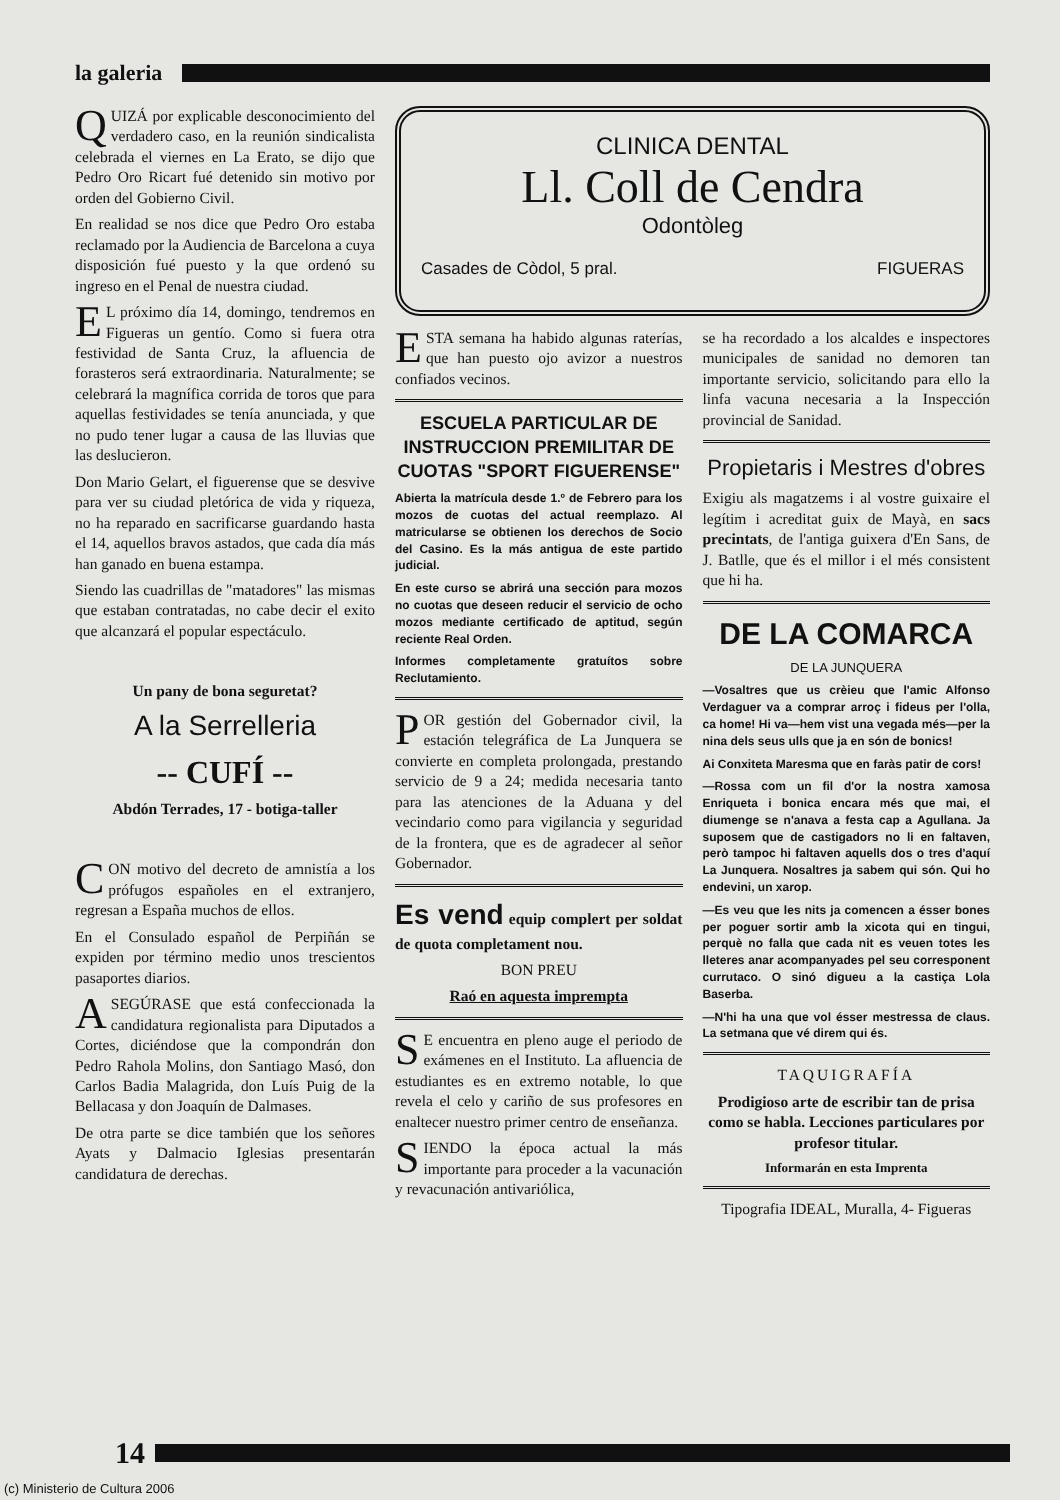la galeria
QUIZÁ por explicable desconocimiento del verdadero caso, en la reunión sindicalista celebrada el viernes en La Erato, se dijo que Pedro Oro Ricart fué detenido sin motivo por orden del Gobierno Civil.
En realidad se nos dice que Pedro Oro estaba reclamado por la Audiencia de Barcelona a cuya disposición fué puesto y la que ordenó su ingreso en el Penal de nuestra ciudad.
EL próximo día 14, domingo, tendremos en Figueras un gentío. Como si fuera otra festividad de Santa Cruz, la afluencia de forasteros será extraordinaria. Naturalmente; se celebrará la magnífica corrida de toros que para aquellas festividades se tenía anunciada, y que no pudo tener lugar a causa de las lluvias que las deslucieron.
Don Mario Gelart, el figuerense que se desvive para ver su ciudad pletórica de vida y riqueza, no ha reparado en sacrificarse guardando hasta el 14, aquellos bravos astados, que cada día más han ganado en buena estampa.
Siendo las cuadrillas de "matadores" las mismas que estaban contratadas, no cabe decir el exito que alcanzará el popular espectáculo.
Un pany de bona seguretat?
A la Serrelleria
-- CUFÍ --
Abdón Terrades, 17 - botiga-taller
CON motivo del decreto de amnistía a los prófugos españoles en el extranjero, regresan a España muchos de ellos.
En el Consulado español de Perpiñán se expiden por término medio unos trescientos pasaportes diarios.
ASEGÚRASE que está confeccionada la candidatura regionalista para Diputados a Cortes, diciéndose que la compondrán don Pedro Rahola Molins, don Santiago Masó, don Carlos Badia Malagrida, don Luís Puig de la Bellacasa y don Joaquín de Dalmases.
De otra parte se dice también que los señores Ayats y Dalmacio Iglesias presentarán candidatura de derechas.
CLINICA DENTAL
Ll. Coll de Cendra
Odontòleg
Casades de Còdol, 5 pral. FIGUERAS
ESTA semana ha habido algunas raterías, que han puesto ojo avizor a nuestros confiados vecinos.
ESCUELA PARTICULAR DE INSTRUCCION PREMILITAR DE CUOTAS "SPORT FIGUERENSE"
Abierta la matrícula desde 1.º de Febrero para los mozos de cuotas del actual reemplazo. Al matricularse se obtienen los derechos de Socio del Casino. Es la más antigua de este partido judicial.
En este curso se abrirá una sección para mozos no cuotas que deseen reducir el servicio de ocho mozos mediante certificado de aptitud, según reciente Real Orden.
Informes completamente gratuítos sobre Reclutamiento.
POR gestión del Gobernador civil, la estación telegráfica de La Junquera se convierte en completa prolongada, prestando servicio de 9 a 24; medida necesaria tanto para las atenciones de la Aduana y del vecindario como para vigilancia y seguridad de la frontera, que es de agradecer al señor Gobernador.
Es vend equip complert per soldat de quota completament nou.
BON PREU
Raó en aquesta imprempta
SE encuentra en pleno auge el periodo de exámenes en el Instituto. La afluencia de estudiantes es en extremo notable, lo que revela el celo y cariño de sus profesores en enaltecer nuestro primer centro de enseñanza.
SIENDO la época actual la más importante para proceder a la vacunación y revacunación antivariólica,
se ha recordado a los alcaldes e inspectores municipales de sanidad no demoren tan importante servicio, solicitando para ello la linfa vacuna necesaria a la Inspección provincial de Sanidad.
Propietaris i Mestres d'obres
Exigiu als magatzems i al vostre guixaire el legítim i acreditat guix de Mayà, en sacs precintats, de l'antiga guixera d'En Sans, de J. Batlle, que és el millor i el més consistent que hi ha.
DE LA COMARCA
DE LA JUNQUERA
—Vosaltres que us crèieu que l'amic Alfonso Verdaguer va a comprar arroç i fideus per l'olla, ca home! Hi va—hem vist una vegada més—per la nina dels seus ulls que ja en són de bonics!
Ai Conxiteta Maresma que en faràs patir de cors!
—Rossa com un fil d'or la nostra xamosa Enriqueta i bonica encara més que mai, el diumenge se n'anava a festa cap a Agullana. Ja suposem que de castigadors no li en faltaven, però tampoc hi faltaven aquells dos o tres d'aquí La Junquera. Nosaltres ja sabem qui són. Qui ho endevini, un xarop.
—Es veu que les nits ja comencen a ésser bones per poguer sortir amb la xicota qui en tingui, perquè no falla que cada nit es veuen totes les lleteres anar acompanyades pel seu corresponent currutaco. O sinó digueu a la castiça Lola Baserba.
—N'hi ha una que vol ésser mestressa de claus. La setmana que vé direm qui és.
TAQUIGRAFÍA
Prodigioso arte de escribir tan de prisa como se habla. Lecciones particulares por profesor titular.
Informarán en esta Imprenta
Tipografia IDEAL, Muralla, 4- Figueras
14
(c) Ministerio de Cultura 2006